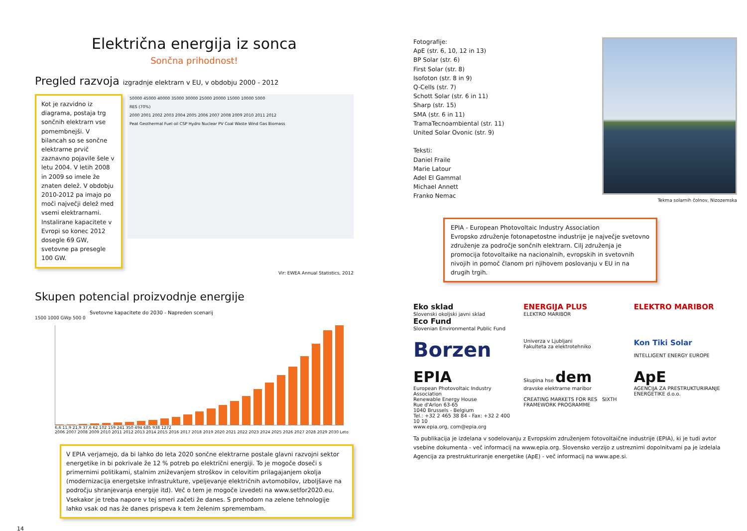Električna energija iz sonca
Sončna prihodnost!
Pregled razvoja izgradnje elektrarn v EU, v obdobju 2000 - 2012
Kot je razvidno iz diagrama, postaja trg sončnih elektrarn vse pomembnejši. V bilancah so se sončne elektrarne prvič zaznavno pojavile šele v letu 2004. V letih 2008 in 2009 so imele že znaten delež. V obdobju 2010-2012 pa imajo po moči največji delež med vsemi elektrarnami. Instalirane kapacitete v Evropi so konec 2012 dosegle 69 GW, svetovne pa presegle 100 GW.
50000 45000 40000 35000 30000 25000 20000 15000 10000 5000
RES (70%)
2000 2001 2002 2003 2004 2005 2006 2007 2008 2009 2010 2011 2012
Peat Geothermal Fuel oil CSP Hydro Nuclear PV Coal Waste Wind Gas Biomass
Vir: EWEA Annual Statistics, 2012
Skupen potencial proizvodnje energije
Svetovne kapacitete do 2030 - Napreden scenarij
1500 1000 GWp 500 0
6,6 11,9 21,9 37,6 62 102 159 241 350 494 685 938 1272
2006 2007 2008 2009 2010 2011 2012 2013 2014 2015 2016 2017 2018 2019 2020 2021 2022 2023 2024 2025 2026 2027 2028 2029 2030 Leto
V EPIA verjamejo, da bi lahko do leta 2020 sončne elektrarne postale glavni razvojni sektor energetike in bi pokrivale že 12 % potreb po električni energiji. To je mogoče doseči s primernimi politikami, stalnim zniževanjem stroškov in celovitim prilagajanjem okolja (modernizacija energetske infrastrukture, vpeljevanje električnih avtomobilov, izboljšave na področju shranjevanja energije itd). Več o tem je mogoče izvedeti na www.setfor2020.eu. Vsekakor je treba napore v tej smeri začeti že danes. S prehodom na zelene tehnologije lahko vsak od nas že danes prispeva k tem želenim spremembam.
14
Fotografije:
ApE (str. 6, 10, 12 in 13)
BP Solar (str. 6)
First Solar (str. 8)
Isofoton (str. 8 in 9)
Q-Cells (str. 7)
Schott Solar (str. 6 in 11)
Sharp (str. 15)
SMA (str. 6 in 11)
TramaTecnoambiental (str. 11)
United Solar Ovonic (str. 9)
Teksti:
Daniel Fraile
Marie Latour
Adel El Gammal
Michael Annett
Franko Nemac
Tekma solarnih čolnov, Nizozemska
EPIA - European Photovoltaic Industry Association
Evropsko združenje fotonapetostne industrije je največje svetovno združenje za področje sončnih elektrarn. Cilj združenja je promocija fotovoltaike na nacionalnih, evropskih in svetovnih nivojih in pomoč članom pri njihovem poslovanju v EU in na drugih trgih.
Eko sklad
Slovenski okoljski javni sklad
Eco Fund
Slovenian Environmental Public Fund
ENERGIJA PLUS
ELEKTRO MARIBOR
ELEKTRO MARIBOR
Borzen
Univerza v Ljubljani
Fakulteta za elektrotehniko
Kon Tiki Solar
INTELLIGENT ENERGY EUROPE
EPIA
European Photovoltaic Industry Association
Renewable Energy House
Rue d'Arlon 63-65
1040 Brussels - Belgium
Tel.: +32 2 465 38 84 - Fax: +32 2 400 10 10
www.epia.org, com@epia.org
Skupina hse dem
dravske elektrarne maribor
CREATING MARKETS FOR RES SIXTH FRAMEWORK PROGRAMME
ApE
AGENCIJA ZA PRESTRUKTURIRANJE ENERGETIKE d.o.o.
Ta publikacija je izdelana v sodelovanju z Evropskim združenjem fotovoltaične industrije (EPIA), ki je tudi avtor vsebine dokumenta - več informacij na www.epia.org. Slovensko verzijo z ustreznimi dopolnitvami pa je izdelala Agencija za prestrukturiranje energetike (ApE) - več informacij na www.ape.si.